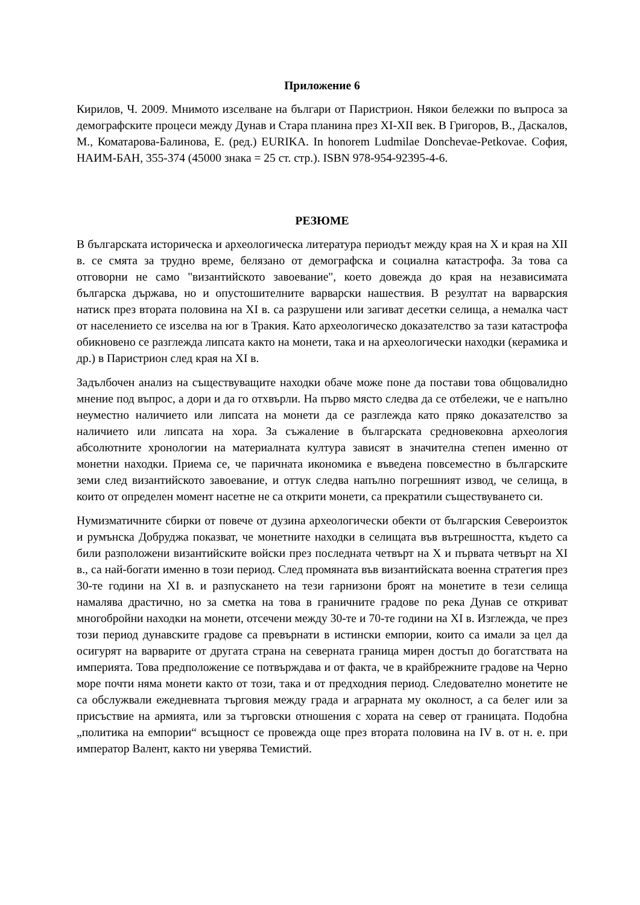Приложение 6
Кирилов, Ч. 2009. Мнимото изселване на българи от Паристрион. Някои бележки по въпроса за демографските процеси между Дунав и Стара планина през XI-XII век. В Григоров, В., Даскалов, М., Коматарова-Балинова, Е. (ред.) EURIKA. In honorem Ludmilae Donchevae-Petkovae. София, НАИМ-БАН, 355-374 (45000 знака = 25 ст. стр.). ISBN 978-954-92395-4-6.
РЕЗЮМЕ
В българската историческа и археологическа литература периодът между края на X и края на XII в. се смята за трудно време, белязано от демографска и социална катастрофа. За това са отговорни не само "византийското завоевание", което довежда до края на независимата българска държава, но и опустошителните варварски нашествия. В резултат на варварския натиск през втората половина на XI в. са разрушени или загиват десетки селища, а немалка част от населението се изселва на юг в Тракия. Като археологическо доказателство за тази катастрофа обикновено се разглежда липсата както на монети, така и на археологически находки (керамика и др.) в Паристрион след края на XI в.
Задълбочен анализ на съществуващите находки обаче може поне да постави това общовалидно мнение под въпрос, а дори и да го отхвърли. На първо място следва да се отбележи, че е напълно неуместно наличието или липсата на монети да се разглежда като пряко доказателство за наличието или липсата на хора. За съжаление в българската средновековна археология абсолютните хронологии на материалната култура зависят в значителна степен именно от монетни находки. Приема се, че паричната икономика е въведена повсеместно в българските земи след византийското завоевание, и оттук следва напълно погрешният извод, че селища, в които от определен момент насетне не са открити монети, са прекратили съществуването си.
Нумизматичните сбирки от повече от дузина археологически обекти от българския Североизток и румънска Добруджа показват, че монетните находки в селищата във вътрешността, където са били разположени византийските войски през последната четвърт на X и първата четвърт на XI в., са най-богати именно в този период. След промяната във византийската военна стратегия през 30-те години на XI в. и разпускането на тези гарнизони броят на монетите в тези селища намалява драстично, но за сметка на това в граничните градове по река Дунав се откриват многобройни находки на монети, отсечени между 30-те и 70-те години на XI в. Изглежда, че през този период дунавските градове са превърнати в истински емпории, които са имали за цел да осигурят на варварите от другата страна на северната граница мирен достъп до богатствата на империята. Това предположение се потвърждава и от факта, че в крайбрежните градове на Черно море почти няма монети както от този, така и от предходния период. Следователно монетите не са обслужвали ежедневната търговия между града и аграрната му околност, а са белег или за присъствие на армията, или за търговски отношения с хората на север от границата. Подобна „политика на емпории“ всъщност се провежда още през втората половина на IV в. от н. е. при император Валент, както ни уверява Темистий.